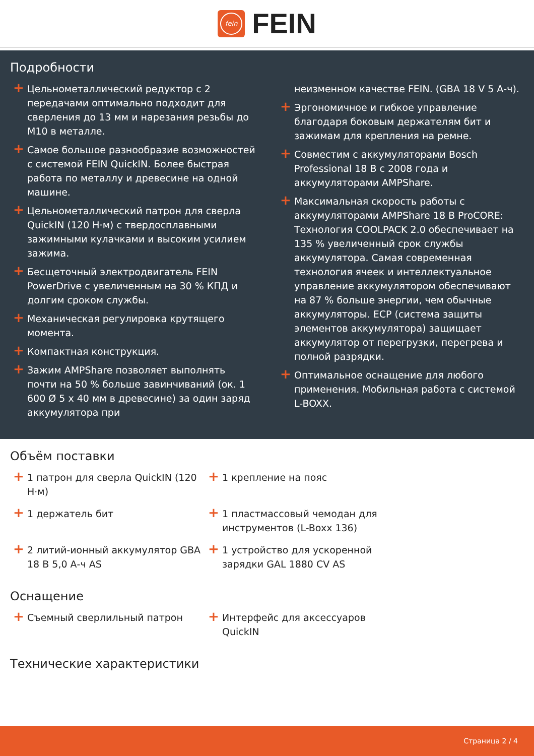fein
FEIN
Подробности
+ Цельнометаллический редуктор с 2 передачами оптимально подходит для сверления до 13 мм и нарезания резьбы до M10 в металле.
+ Самое большое разнообразие возможностей с системой FEIN QuickIN. Более быстрая работа по металлу и древесине на одной машине.
+ Цельнометаллический патрон для сверла QuickIN (120 Н·м) с твердосплавными зажимными кулачками и высоким усилием зажима.
+ Бесщеточный электродвигатель FEIN PowerDrive с увеличенным на 30 % КПД и долгим сроком службы.
+ Механическая регулировка крутящего момента.
+ Компактная конструкция.
+ Зажим AMPShare позволяет выполнять почти на 50 % больше завинчиваний (ок. 1 600 Ø 5 x 40 мм в древесине) за один заряд аккумулятора при
неизменном качестве FEIN. (GBA 18 V 5 А-ч).
+ Эргономичное и гибкое управление благодаря боковым держателям бит и зажимам для крепления на ремне.
+ Совместим с аккумуляторами Bosch Professional 18 В с 2008 года и аккумуляторами AMPShare.
+ Максимальная скорость работы с аккумуляторами AMPShare 18 В ProCORE: Технология COOLPACK 2.0 обеспечивает на 135 % увеличенный срок службы аккумулятора. Самая современная технология ячеек и интеллектуальное управление аккумулятором обеспечивают на 87 % больше энергии, чем обычные аккумуляторы. ECP (система защиты элементов аккумулятора) защищает аккумулятор от перегрузки, перегрева и полной разрядки.
+ Оптимальное оснащение для любого применения. Мобильная работа с системой L-BOXX.
Объём поставки
+ 1 патрон для сверла QuickIN (120 Н·м)
+ 1 крепление на пояс
+ 1 держатель бит
+ 1 пластмассовый чемодан для инструментов (L-Boxx 136)
+ 2 литий-ионный аккумулятор GBA 18 В 5,0 А-ч AS
+ 1 устройство для ускоренной зарядки GAL 1880 CV AS
Оснащение
+ Съемный сверлильный патрон
+ Интерфейс для аксессуаров QuickIN
Технические характеристики
Страница 2 / 4